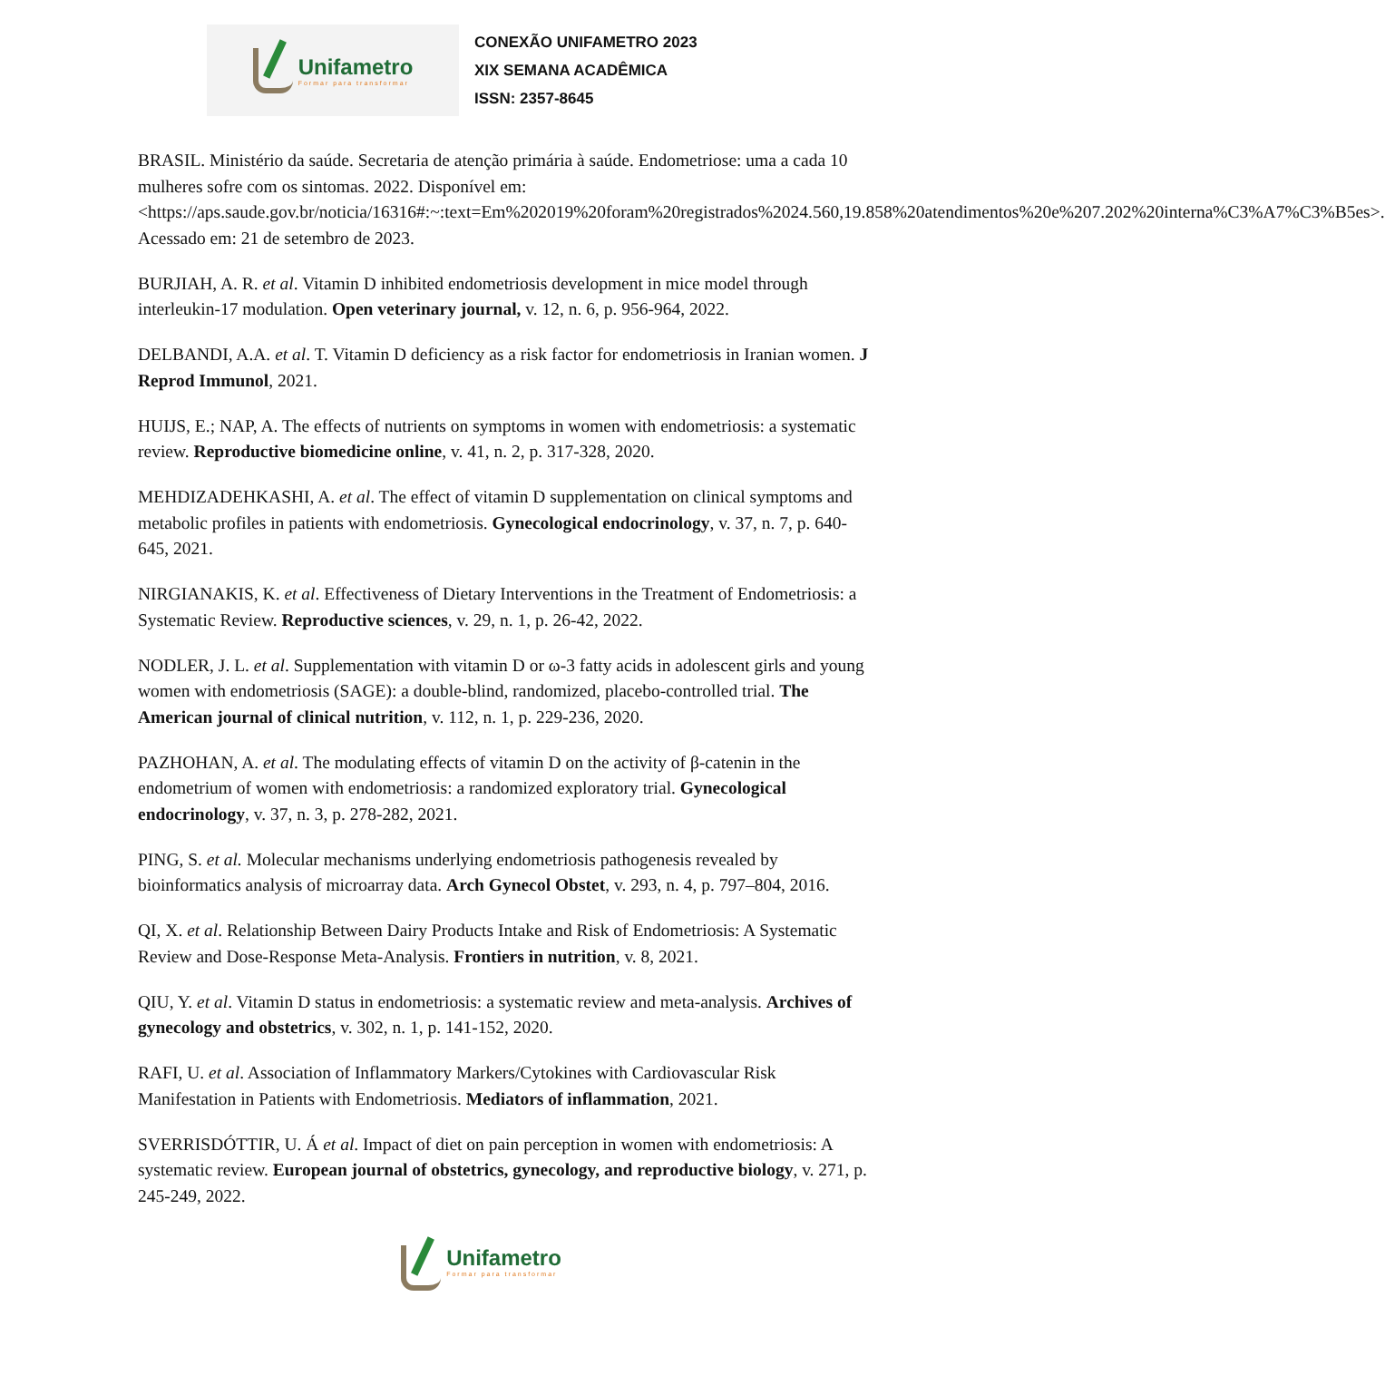Unifametro
Formar para transformar
CONEXÃO UNIFAMETRO 2023
XIX SEMANA ACADÊMICA
ISSN: 2357-8645
BRASIL. Ministério da saúde. Secretaria de atenção primária à saúde. Endometriose: uma a cada 10 mulheres sofre com os sintomas. 2022. Disponível em: <https://aps.saude.gov.br/noticia/16316#:~:text=Em%202019%20foram%20registrados%2024.560,19.858%20atendimentos%20e%207.202%20interna%C3%A7%C3%B5es>. Acessado em: 21 de setembro de 2023.
BURJIAH, A. R. et al. Vitamin D inhibited endometriosis development in mice model through interleukin-17 modulation. Open veterinary journal, v. 12, n. 6, p. 956-964, 2022.
DELBANDI, A.A. et al. T. Vitamin D deficiency as a risk factor for endometriosis in Iranian women. J Reprod Immunol, 2021.
HUIJS, E.; NAP, A. The effects of nutrients on symptoms in women with endometriosis: a systematic review. Reproductive biomedicine online, v. 41, n. 2, p. 317-328, 2020.
MEHDIZADEHKASHI, A. et al. The effect of vitamin D supplementation on clinical symptoms and metabolic profiles in patients with endometriosis. Gynecological endocrinology, v. 37, n. 7, p. 640-645, 2021.
NIRGIANAKIS, K. et al. Effectiveness of Dietary Interventions in the Treatment of Endometriosis: a Systematic Review. Reproductive sciences, v. 29, n. 1, p. 26-42, 2022.
NODLER, J. L. et al. Supplementation with vitamin D or ω-3 fatty acids in adolescent girls and young women with endometriosis (SAGE): a double-blind, randomized, placebo-controlled trial. The American journal of clinical nutrition, v. 112, n. 1, p. 229-236, 2020.
PAZHOHAN, A. et al. The modulating effects of vitamin D on the activity of β-catenin in the endometrium of women with endometriosis: a randomized exploratory trial. Gynecological endocrinology, v. 37, n. 3, p. 278-282, 2021.
PING, S. et al. Molecular mechanisms underlying endometriosis pathogenesis revealed by bioinformatics analysis of microarray data. Arch Gynecol Obstet, v. 293, n. 4, p. 797–804, 2016.
QI, X. et al. Relationship Between Dairy Products Intake and Risk of Endometriosis: A Systematic Review and Dose-Response Meta-Analysis. Frontiers in nutrition, v. 8, 2021.
QIU, Y. et al. Vitamin D status in endometriosis: a systematic review and meta-analysis. Archives of gynecology and obstetrics, v. 302, n. 1, p. 141-152, 2020.
RAFI, U. et al. Association of Inflammatory Markers/Cytokines with Cardiovascular Risk Manifestation in Patients with Endometriosis. Mediators of inflammation, 2021.
SVERRISDÓTTIR, U. Á et al. Impact of diet on pain perception in women with endometriosis: A systematic review. European journal of obstetrics, gynecology, and reproductive biology, v. 271, p. 245-249, 2022.
Unifametro
Formar para transformar